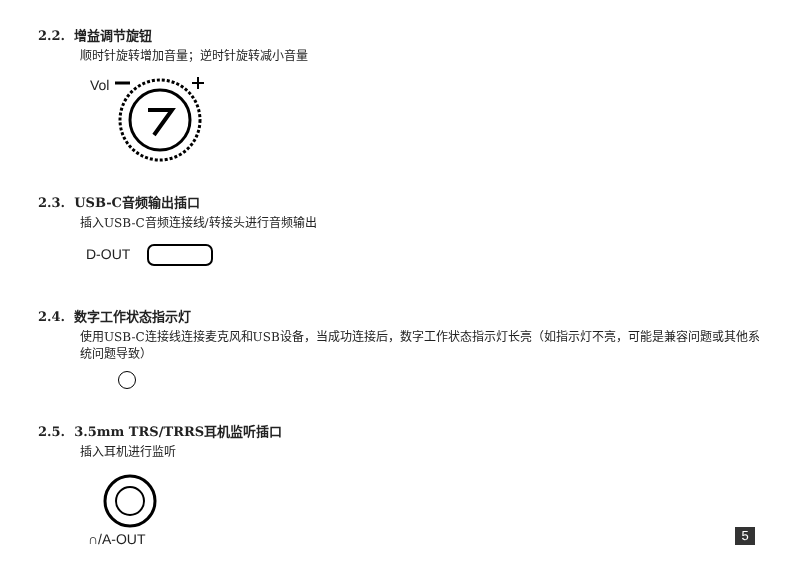2.2. 增益调节旋钮
顺时针旋转增加音量；逆时针旋转减小音量
Vol
2.3. USB-C音频输出插口
插入USB-C音频连接线/转接头进行音频输出
D-OUT
2.4. 数字工作状态指示灯
使用USB-C连接线连接麦克风和USB设备，当成功连接后，数字工作状态指示灯长亮（如指示灯不亮，可能是兼容问题或其他系统问题导致）
2.5. 3.5mm TRS/TRRS耳机监听插口
插入耳机进行监听
∩/A-OUT
5